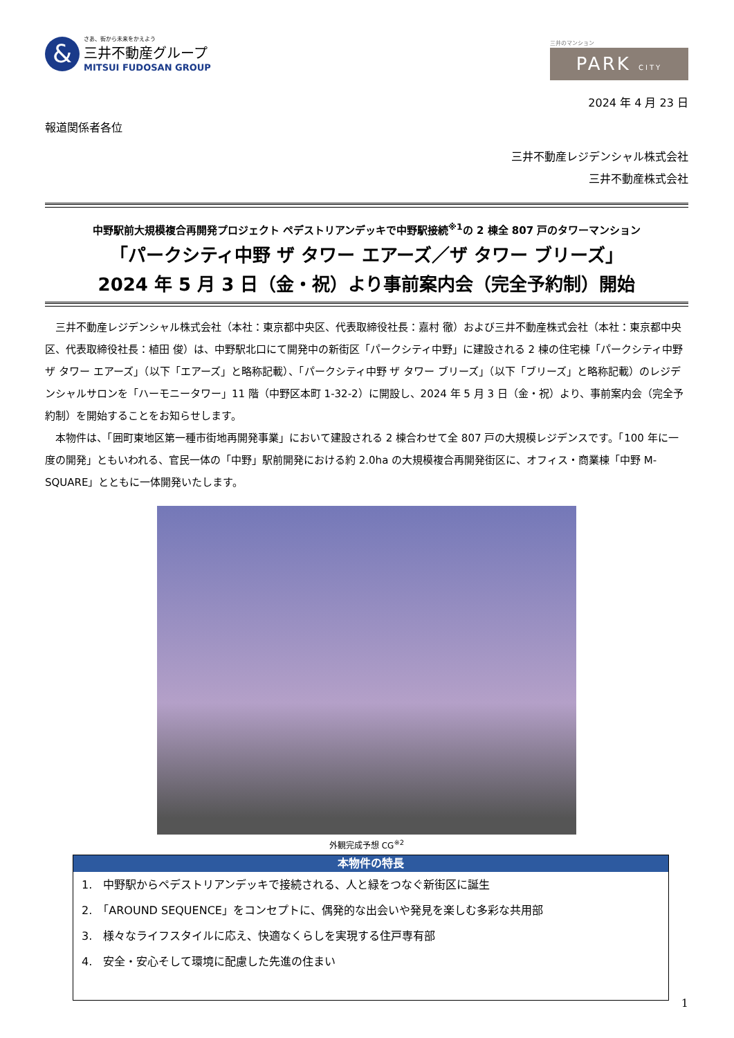&
さあ、街から未来をかえよう
三井不動産グループ
MITSUI FUDOSAN GROUP
三井のマンション
PARK CITY
2024 年 4 月 23 日
報道関係者各位
三井不動産レジデンシャル株式会社
三井不動産株式会社
中野駅前大規模複合再開発プロジェクト ペデストリアンデッキで中野駅接続<sup>※1</sup>の 2 棟全 807 戸のタワーマンション
「パークシティ中野 ザ タワー エアーズ／ザ タワー ブリーズ」
2024 年 5 月 3 日（金・祝）より事前案内会（完全予約制）開始
　三井不動産レジデンシャル株式会社（本社：東京都中央区、代表取締役社長：嘉村 徹）および三井不動産株式会社（本社：東京都中央区、代表取締役社長：植田 俊）は、中野駅北口にて開発中の新街区「パークシティ中野」に建設される 2 棟の住宅棟「パークシティ中野 ザ タワー エアーズ」（以下「エアーズ」と略称記載）、「パークシティ中野 ザ タワー ブリーズ」（以下「ブリーズ」と略称記載）のレジデンシャルサロンを「ハーモニータワー」11 階（中野区本町 1-32-2）に開設し、2024 年 5 月 3 日（金・祝）より、事前案内会（完全予約制）を開始することをお知らせします。
　本物件は、「囲町東地区第一種市街地再開発事業」において建設される 2 棟合わせて全 807 戸の大規模レジデンスです。「100 年に一度の開発」ともいわれる、官民一体の「中野」駅前開発における約 2.0ha の大規模複合再開発街区に、オフィス・商業棟「中野 M-SQUARE」とともに一体開発いたします。
外観完成予想 CG<sup>※2</sup>
本物件の特長
1.　中野駅からペデストリアンデッキで接続される、人と緑をつなぐ新街区に誕生
2.　「AROUND SEQUENCE」をコンセプトに、偶発的な出会いや発見を楽しむ多彩な共用部
3.　様々なライフスタイルに応え、快適なくらしを実現する住戸専有部
4.　安全・安心そして環境に配慮した先進の住まい
1